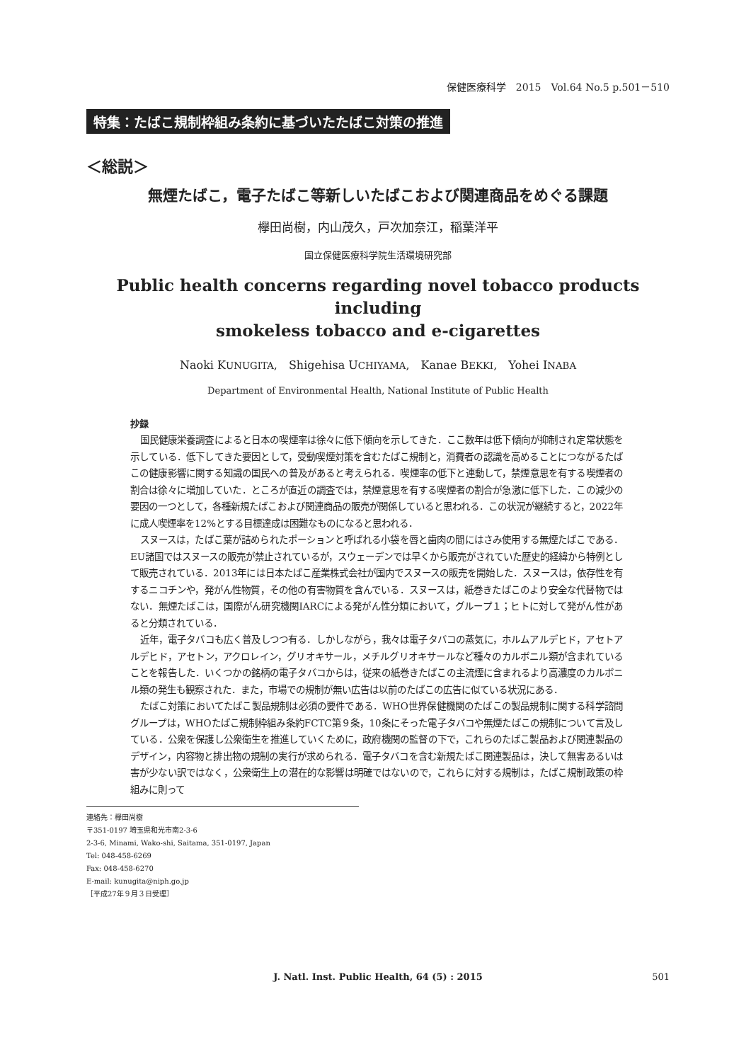保健医療科学　2015　Vol.64 No.5 p.501－510
特集：たばこ規制枠組み条約に基づいたたばこ対策の推進
＜総説＞
無煙たばこ，電子たばこ等新しいたばこおよび関連商品をめぐる課題
欅田尚樹，内山茂久，戸次加奈江，稲葉洋平
国立保健医療科学院生活環境研究部
Public health concerns regarding novel tobacco products including
smokeless tobacco and e-cigarettes
Naoki KUNUGITA,　Shigehisa UCHIYAMA,　Kanae BEKKI,　Yohei INABA
Department of Environmental Health, National Institute of Public Health
抄録
国民健康栄養調査によると日本の喫煙率は徐々に低下傾向を示してきた．ここ数年は低下傾向が抑制され定常状態を示している．低下してきた要因として，受動喫煙対策を含むたばこ規制と，消費者の認識を高めることにつながるたばこの健康影響に関する知識の国民への普及があると考えられる．喫煙率の低下と連動して，禁煙意思を有する喫煙者の割合は徐々に増加していた．ところが直近の調査では，禁煙意思を有する喫煙者の割合が急激に低下した．この減少の要因の一つとして，各種新規たばこおよび関連商品の販売が関係していると思われる．この状況が継続すると，2022年に成人喫煙率を12%とする目標達成は困難なものになると思われる．
スヌースは，たばこ葉が詰められたポーションと呼ばれる小袋を唇と歯肉の間にはさみ使用する無煙たばこである．EU諸国ではスヌースの販売が禁止されているが，スウェーデンでは早くから販売がされていた歴史的経緯から特例として販売されている．2013年には日本たばこ産業株式会社が国内でスヌースの販売を開始した．スヌースは，依存性を有するニコチンや，発がん性物質，その他の有害物質を含んでいる．スヌースは，紙巻きたばこのより安全な代替物ではない．無煙たばこは，国際がん研究機関IARCによる発がん性分類において，グループ１；ヒトに対して発がん性があると分類されている．
近年，電子タバコも広く普及しつつ有る．しかしながら，我々は電子タバコの蒸気に，ホルムアルデヒド，アセトアルデヒド，アセトン，アクロレイン，グリオキサール，メチルグリオキサールなど種々のカルボニル類が含まれていることを報告した．いくつかの銘柄の電子タバコからは，従来の紙巻きたばこの主流煙に含まれるより高濃度のカルボニル類の発生も観察された．また，市場での規制が無い広告は以前のたばこの広告に似ている状況にある．
たばこ対策においてたばこ製品規制は必須の要件である．WHO世界保健機関のたばこの製品規制に関する科学諮問グループは，WHOたばこ規制枠組み条約FCTC第９条，10条にそった電子タバコや無煙たばこの規制について言及している．公衆を保護し公衆衛生を推進していくために，政府機関の監督の下で，これらのたばこ製品および関連製品のデザイン，内容物と排出物の規制の実行が求められる．電子タバコを含む新規たばこ関連製品は，決して無害あるいは害が少ない訳ではなく，公衆衛生上の潜在的な影響は明確ではないので，これらに対する規制は，たばこ規制政策の枠組みに則って
連絡先：欅田尚樹
〒351-0197 埼玉県和光市南2-3-6
2-3-6, Minami, Wako-shi, Saitama, 351-0197, Japan
Tel: 048-458-6269
Fax: 048-458-6270
E-mail: kunugita@niph.go.jp
［平成27年９月３日受理］
J. Natl. Inst. Public Health, 64 (5) : 2015
501